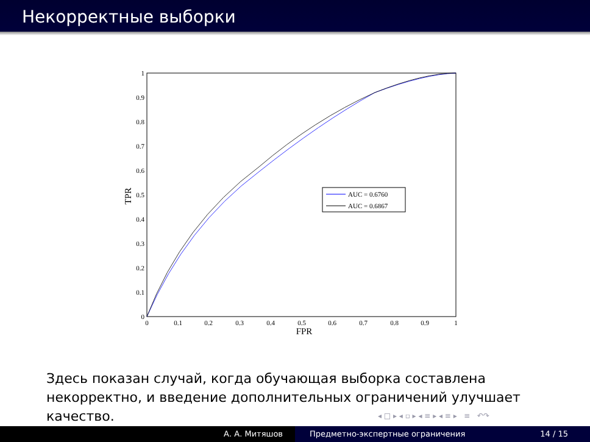Некорректные выборки
0
0.1
0.2
0.3
0.4
0.5
0.6
0.7
0.8
0.9
1
0
0.1
0.2
0.3
0.4
0.5
0.6
0.7
0.8
0.9
1
FPR
TPR
AUC = 0.6760
AUC = 0.6867
Здесь показан случай, когда обучающая выборка составлена некорректно, и введение дополнительных ограничений улучшает качество.
◂ □ ▸ ◂ ▫ ▸ ◂ ≡ ▸ ◂ ≡ ▸ ≡ ↶↷
А. А. Митяшов Предметно-экспертные ограничения 14 / 15